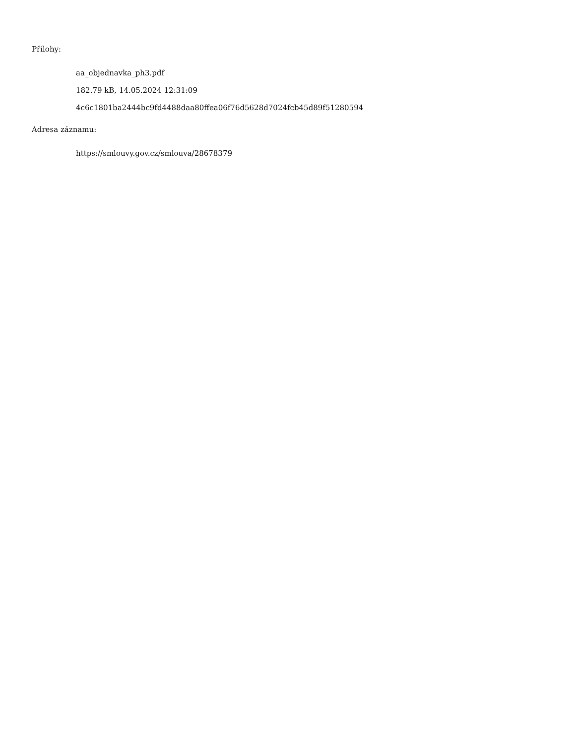Přílohy:
aa_objednavka_ph3.pdf
182.79 kB, 14.05.2024 12:31:09
4c6c1801ba2444bc9fd4488daa80ffea06f76d5628d7024fcb45d89f51280594
Adresa záznamu:
https://smlouvy.gov.cz/smlouva/28678379